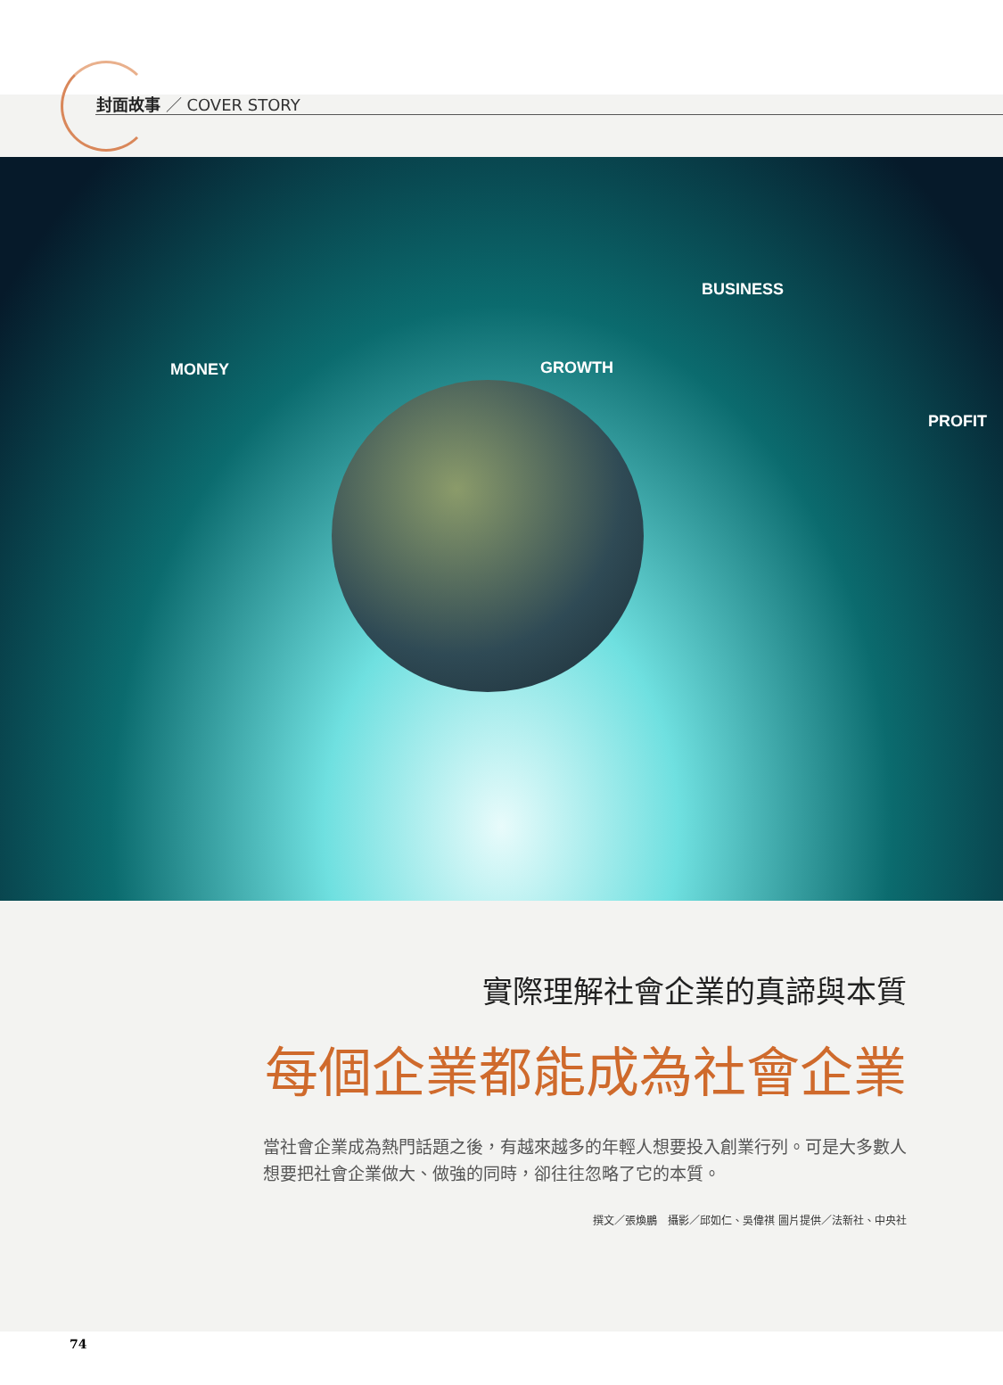封面故事 ／ COVER STORY
BUSINESS
MONEY GROWTH
PROFIT
實際理解社會企業的真諦與本質
每個企業都能成為社會企業
當社會企業成為熱門話題之後，有越來越多的年輕人想要投入創業行列。可是大多數人想要把社會企業做大、做強的同時，卻往往忽略了它的本質。
撰文／張煥鵬　攝影／邱如仁、吳偉祺 圖片提供／法新社、中央社
74